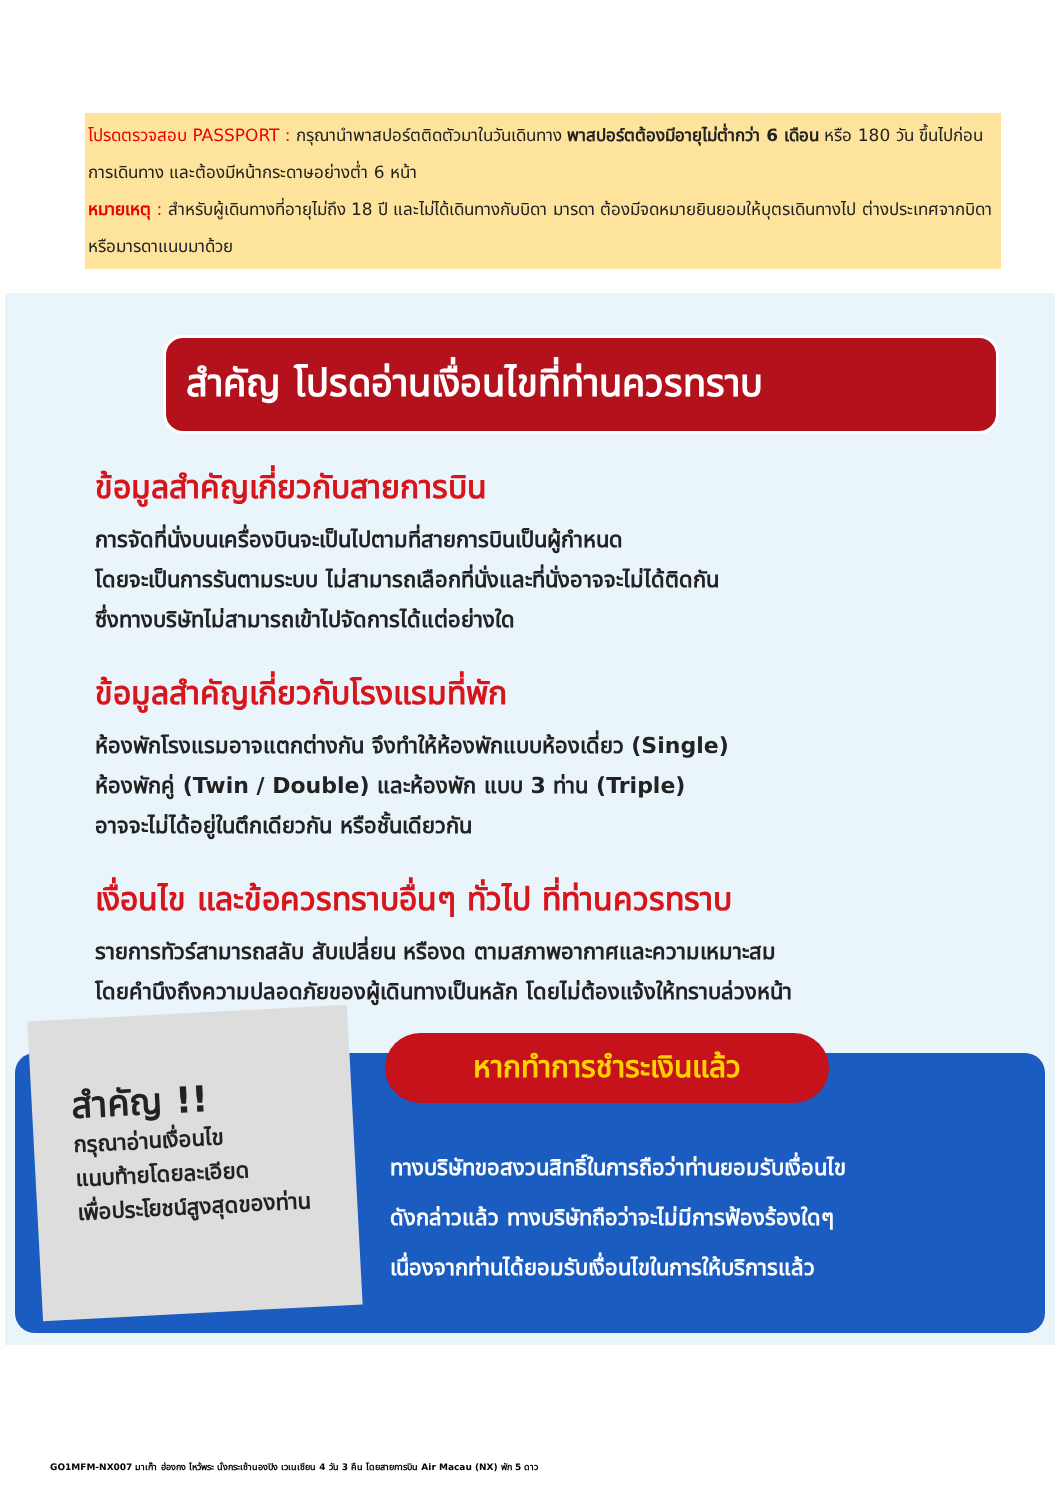โปรดตรวจสอบ PASSPORT : กรุณานำพาสปอร์ตติดตัวมาในวันเดินทาง พาสปอร์ตต้องมีอายุไม่ต่ำกว่า 6 เดือน หรือ 180 วัน ขึ้นไปก่อนการเดินทาง และต้องมีหน้ากระดาษอย่างต่ำ 6 หน้า
หมายเหตุ : สำหรับผู้เดินทางที่อายุไม่ถึง 18 ปี และไม่ได้เดินทางกับบิดา มารดา ต้องมีจดหมายยินยอมให้บุตรเดินทางไป ต่างประเทศจากบิดาหรือมารดาแนบมาด้วย
สำคัญ โปรดอ่านเงื่อนไขที่ท่านควรทราบ
ข้อมูลสำคัญเกี่ยวกับสายการบิน
การจัดที่นั่งบนเครื่องบินจะเป็นไปตามที่สายการบินเป็นผู้กำหนด
โดยจะเป็นการรันตามระบบ ไม่สามารถเลือกที่นั่งและที่นั่งอาจจะไม่ได้ติดกัน
ซึ่งทางบริษัทไม่สามารถเข้าไปจัดการได้แต่อย่างใด
ข้อมูลสำคัญเกี่ยวกับโรงแรมที่พัก
ห้องพักโรงแรมอาจแตกต่างกัน จึงทำให้ห้องพักแบบห้องเดี่ยว (Single)
ห้องพักคู่ (Twin / Double) และห้องพัก แบบ 3 ท่าน (Triple)
อาจจะไม่ได้อยู่ในตึกเดียวกัน หรือชั้นเดียวกัน
เงื่อนไข และข้อควรทราบอื่นๆ ทั่วไป ที่ท่านควรทราบ
รายการทัวร์สามารถสลับ สับเปลี่ยน หรืองด ตามสภาพอากาศและความเหมาะสม
โดยคำนึงถึงความปลอดภัยของผู้เดินทางเป็นหลัก โดยไม่ต้องแจ้งให้ทราบล่วงหน้า
สำคัญ !!
กรุณาอ่านเงื่อนไข
แนบท้ายโดยละเอียด
เพื่อประโยชน์สูงสุดของท่าน
หากทำการชำระเงินแล้ว
ทางบริษัทขอสงวนสิทธิ์ในการถือว่าท่านยอมรับเงื่อนไข
ดังกล่าวแล้ว ทางบริษัทถือว่าจะไม่มีการฟ้องร้องใดๆ
เนื่องจากท่านได้ยอมรับเงื่อนไขในการให้บริการแล้ว
GO1MFM-NX007 มาเก๊า ฮ่องกง ไหว้พระ นั่งกระเช้านองปิง เวเนเชียน 4 วัน 3 คืน โดยสายการบิน Air Macau (NX) พัก 5 ดาว